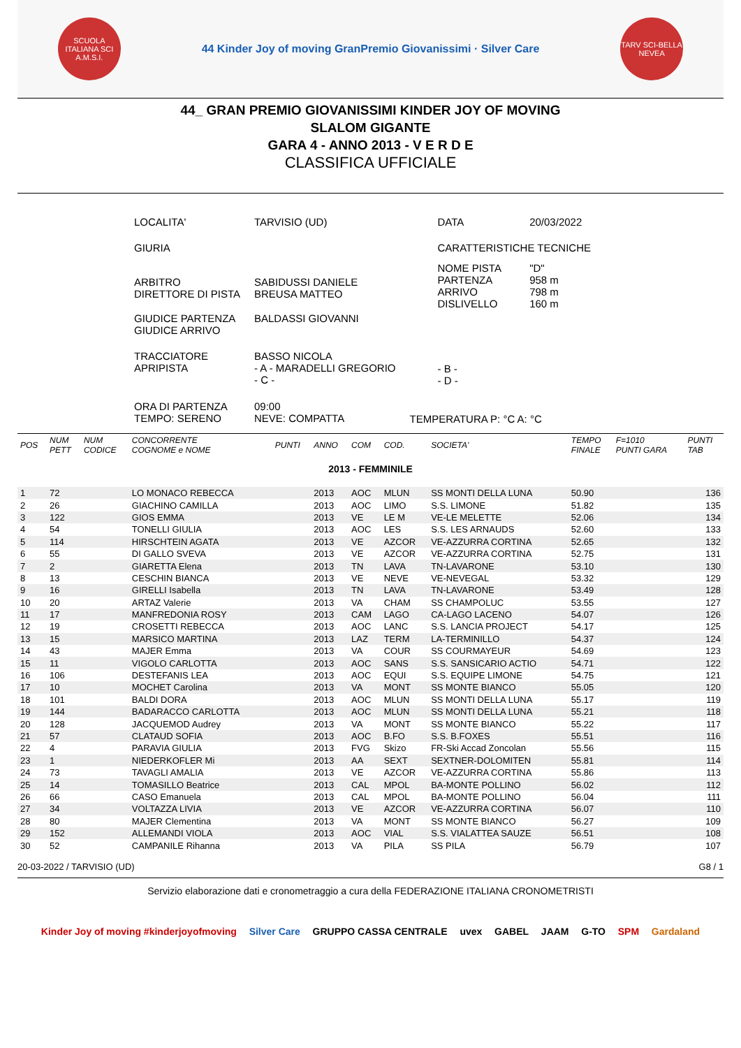SCUOLA ITALIANA SCI A.M.S.I.
44 Kinder Joy of moving GranPremio Giovanissimi · Silver Care
TARV SCI-BELLA NEVEA
44_ GRAN PREMIO GIOVANISSIMI KINDER JOY OF MOVING
SLALOM GIGANTE
GARA 4 - ANNO 2013 - V E R D E
CLASSIFICA UFFICIALE
| LOCALITA' | TARVISIO (UD) | DATA | 20/03/2022 |
| GIURIA | | CARATTERISTICHE TECNICHE | |
| ARBITRO DIRETTORE DI PISTA | SABIDUSSI DANIELE BREUSA MATTEO | NOME PISTA PARTENZA ARRIVO DISLIVELLO | "D" 958 m 798 m 160 m |
| GIUDICE PARTENZA GIUDICE ARRIVO | BALDASSI GIOVANNI | | |
| TRACCIATORE APRIPISTA | BASSO NICOLA - A - MARADELLI GREGORIO - C - | - B - - D - | |
| ORA DI PARTENZA TEMPO: SERENO | 09:00 NEVE: COMPATTA | TEMPERATURA P: °C A: °C | |
| POS | NUM PETT | NUM CODICE | CONCORRENTE COGNOME e NOME | PUNTI | ANNO | COM | COD. | SOCIETA' | TEMPO FINALE | F=1010 PUNTI GARA | PUNTI TAB |
| --- | --- | --- | --- | --- | --- | --- | --- | --- | --- | --- | --- |
| 2013 - FEMMINILE | | | | | | | | | | | |
| 1 | 72 | | LO MONACO REBECCA | | 2013 | AOC | MLUN | SS MONTI DELLA LUNA | 50.90 | | 136 |
| 2 | 26 | | GIACHINO CAMILLA | | 2013 | AOC | LIMO | S.S. LIMONE | 51.82 | | 135 |
| 3 | 122 | | GIOS EMMA | | 2013 | VE | LE M | VE-LE MELETTE | 52.06 | | 134 |
| 4 | 54 | | TONELLI GIULIA | | 2013 | AOC | LES | S.S. LES ARNAUDS | 52.60 | | 133 |
| 5 | 114 | | HIRSCHTEIN AGATA | | 2013 | VE | AZCOR | VE-AZZURRA CORTINA | 52.65 | | 132 |
| 6 | 55 | | DI GALLO SVEVA | | 2013 | VE | AZCOR | VE-AZZURRA CORTINA | 52.75 | | 131 |
| 7 | 2 | | GIARETTA Elena | | 2013 | TN | LAVA | TN-LAVARONE | 53.10 | | 130 |
| 8 | 13 | | CESCHIN BIANCA | | 2013 | VE | NEVE | VE-NEVEGAL | 53.32 | | 129 |
| 9 | 16 | | GIRELLI Isabella | | 2013 | TN | LAVA | TN-LAVARONE | 53.49 | | 128 |
| 10 | 20 | | ARTAZ Valerie | | 2013 | VA | CHAM | SS CHAMPOLUC | 53.55 | | 127 |
| 11 | 17 | | MANFREDONIA ROSY | | 2013 | CAM | LAGO | CA-LAGO LACENO | 54.07 | | 126 |
| 12 | 19 | | CROSETTI REBECCA | | 2013 | AOC | LANC | S.S. LANCIA PROJECT | 54.17 | | 125 |
| 13 | 15 | | MARSICO MARTINA | | 2013 | LAZ | TERM | LA-TERMINILLO | 54.37 | | 124 |
| 14 | 43 | | MAJER Emma | | 2013 | VA | COUR | SS COURMAYEUR | 54.69 | | 123 |
| 15 | 11 | | VIGOLO CARLOTTA | | 2013 | AOC | SANS | S.S. SANSICARIO ACTIO | 54.71 | | 122 |
| 16 | 106 | | DESTEFANIS LEA | | 2013 | AOC | EQUI | S.S. EQUIPE LIMONE | 54.75 | | 121 |
| 17 | 10 | | MOCHET Carolina | | 2013 | VA | MONT | SS MONTE BIANCO | 55.05 | | 120 |
| 18 | 101 | | BALDI DORA | | 2013 | AOC | MLUN | SS MONTI DELLA LUNA | 55.17 | | 119 |
| 19 | 144 | | BADARACCO CARLOTTA | | 2013 | AOC | MLUN | SS MONTI DELLA LUNA | 55.21 | | 118 |
| 20 | 128 | | JACQUEMOD Audrey | | 2013 | VA | MONT | SS MONTE BIANCO | 55.22 | | 117 |
| 21 | 57 | | CLATAUD SOFIA | | 2013 | AOC | B.FO | S.S. B.FOXES | 55.51 | | 116 |
| 22 | 4 | | PARAVIA GIULIA | | 2013 | FVG | Skizo | FR-Ski Accad Zoncolan | 55.56 | | 115 |
| 23 | 1 | | NIEDERKOFLER Mi | | 2013 | AA | SEXT | SEXTNER-DOLOMITEN | 55.81 | | 114 |
| 24 | 73 | | TAVAGLI AMALIA | | 2013 | VE | AZCOR | VE-AZZURRA CORTINA | 55.86 | | 113 |
| 25 | 14 | | TOMASILLO Beatrice | | 2013 | CAL | MPOL | BA-MONTE POLLINO | 56.02 | | 112 |
| 26 | 66 | | CASO Emanuela | | 2013 | CAL | MPOL | BA-MONTE POLLINO | 56.04 | | 111 |
| 27 | 34 | | VOLTAZZA LIVIA | | 2013 | VE | AZCOR | VE-AZZURRA CORTINA | 56.07 | | 110 |
| 28 | 80 | | MAJER Clementina | | 2013 | VA | MONT | SS MONTE BIANCO | 56.27 | | 109 |
| 29 | 152 | | ALLEMANDI VIOLA | | 2013 | AOC | VIAL | S.S. VIALATTEA SAUZE | 56.51 | | 108 |
| 30 | 52 | | CAMPANILE Rihanna | | 2013 | VA | PILA | SS PILA | 56.79 | | 107 |
20-03-2022 / TARVISIO (UD) G8 / 1
Servizio elaborazione dati e cronometraggio a cura della FEDERAZIONE ITALIANA CRONOMETRISTI
Kinder Joy of moving #kinderjoyofmoving Silver Care GRUPPO CASSA CENTRALE uvex GABEL JAAM G-TO SPM Gardaland